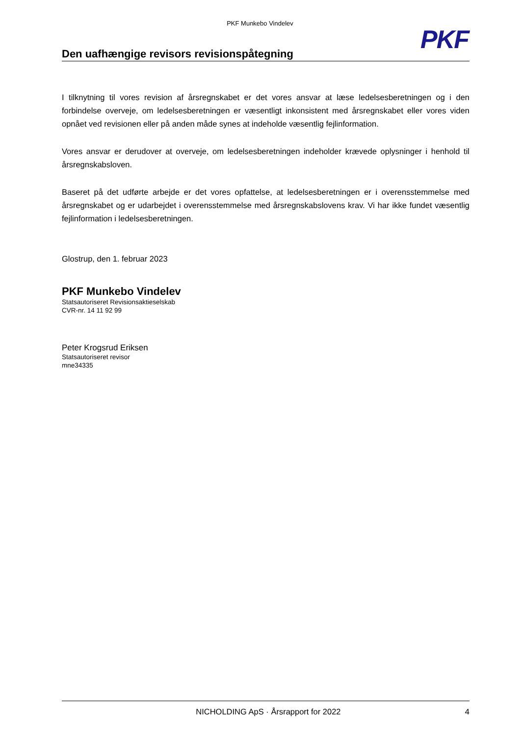PKF Munkebo Vindelev
PKF
Den uafhængige revisors revisionspåtegning
I tilknytning til vores revision af årsregnskabet er det vores ansvar at læse ledelsesberetningen og i den forbindelse overveje, om ledelsesberetningen er væsentligt inkonsistent med årsregnskabet eller vores viden opnået ved revisionen eller på anden måde synes at indeholde væsentlig fejlinformation.
Vores ansvar er derudover at overveje, om ledelsesberetningen indeholder krævede oplysninger i henhold til årsregnskabsloven.
Baseret på det udførte arbejde er det vores opfattelse, at ledelsesberetningen er i overensstemmelse med årsregnskabet og er udarbejdet i overensstemmelse med årsregnskabslovens krav. Vi har ikke fundet væsentlig fejlinformation i ledelsesberetningen.
Glostrup, den 1. februar 2023
PKF Munkebo Vindelev
Statsautoriseret Revisionsaktieselskab
CVR-nr. 14 11 92 99
Peter Krogsrud Eriksen
Statsautoriseret revisor
mne34335
NICHOLDING ApS · Årsrapport for 2022 4